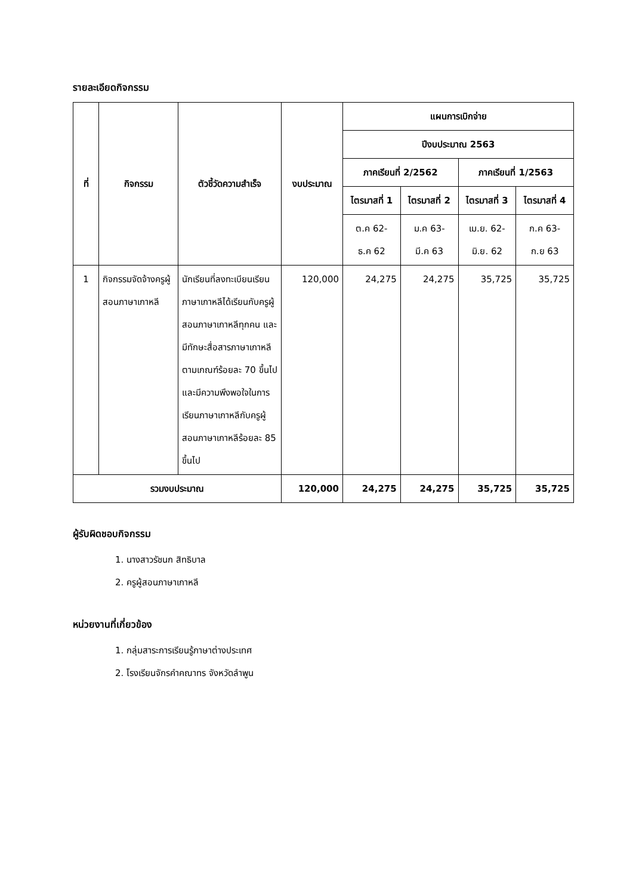รายละเอียดกิจกรรม
| ที่ | กิจกรรม | ตัวชี้วัดความสำเร็จ | งบประมาณ | แผนการเบิกจ่าย | | | |
| --- | --- | --- | --- | --- | --- | --- | --- |
| | | | | ปีงบประมาณ 2563 | | | |
| | | | | ภาคเรียนที่ 2/2562 | | ภาคเรียนที่ 1/2563 | |
| | | | | ไตรมาสที่ 1 | ไตรมาสที่ 2 | ไตรมาสที่ 3 | ไตรมาสที่ 4 |
| | | | | ต.ค 62- ธ.ค 62 | ม.ค 63- มี.ค 63 | เม.ย. 62- มิ.ย. 62 | ก.ค 63- ก.ย 63 |
| 1 | กิจกรรมจัดจ้างครูผู้สอนภาษาเกาหลี | นักเรียนที่ลงทะเบียนเรียนภาษาเกาหลีได้เรียนกับครูผู้สอนภาษาเกาหลีทุกคน และมีทักษะสื่อสารภาษาเกาหลีตามเกณฑ์ร้อยละ 70 ขึ้นไปและมีความพึงพอใจในการเรียนภาษาเกาหลีกับครูผู้สอนภาษาเกาหลีร้อยละ 85 ขึ้นไป | 120,000 | 24,275 | 24,275 | 35,725 | 35,725 |
| รวมงบประมาณ | | | 120,000 | 24,275 | 24,275 | 35,725 | 35,725 |
ผู้รับผิดชอบกิจกรรม
1. นางสาวรัชนก สิทธิบาล
2. ครูผู้สอนภาษาเกาหลี
หน่วยงานที่เกี่ยวข้อง
1. กลุ่มสาระการเรียนรู้ภาษาต่างประเทศ
2. โรงเรียนจักรคำคณาทร จังหวัดลำพูน